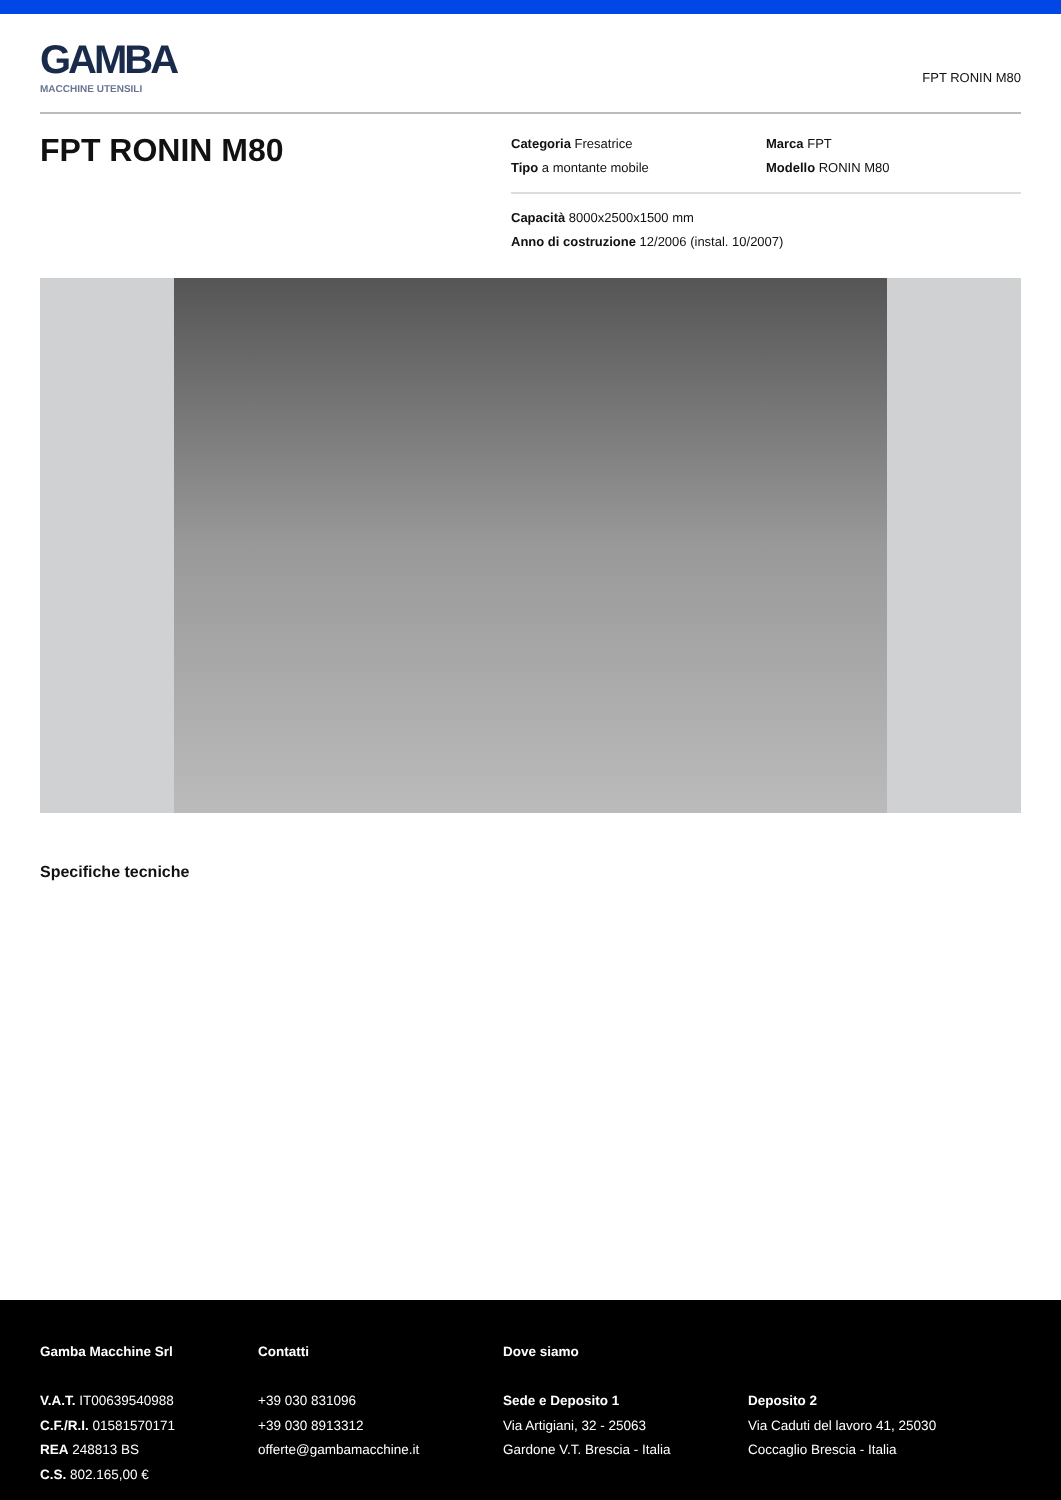GAMBA
MACCHINE UTENSILI
FPT RONIN M80
FPT RONIN M80
Categoria Fresatrice Marca FPT
Tipo a montante mobile Modello RONIN M80
Capacità 8000x2500x1500 mm
Anno di costruzione 12/2006 (instal. 10/2007)
Specifiche tecniche
Gamba Macchine Srl
V.A.T. IT00639540988
C.F./R.I. 01581570171
REA 248813 BS
C.S. 802.165,00 €
Contatti
+39 030 831096
+39 030 8913312
offerte@gambamacchine.it
Dove siamo
Sede e Deposito 1
Via Artigiani, 32 - 25063
Gardone V.T. Brescia - Italia
Deposito 2
Via Caduti del lavoro 41, 25030
Coccaglio Brescia - Italia